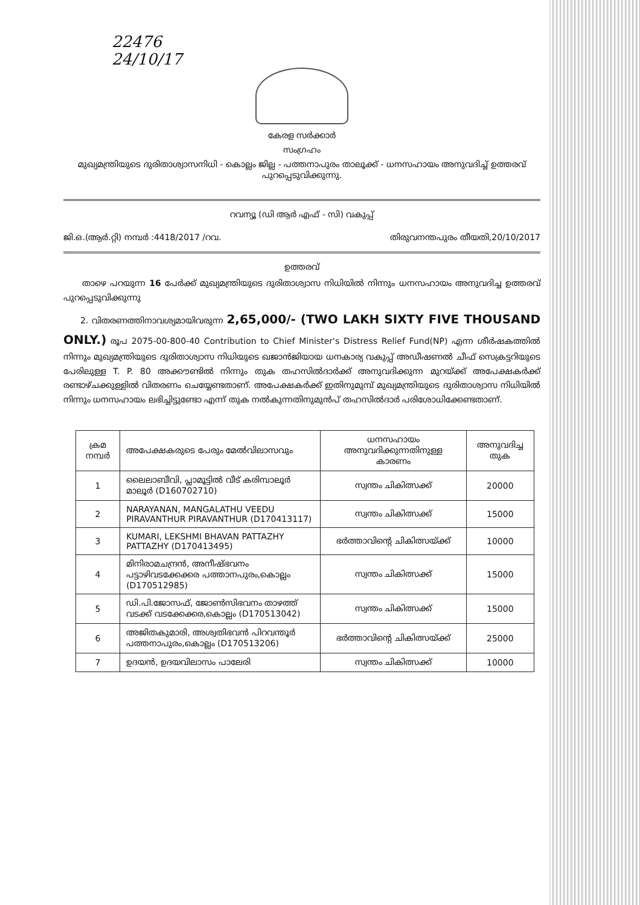22476
24/10/17
കേരള സർക്കാർ
സംഗ്രഹം
മുഖ്യമന്ത്രിയുടെ ദുരിതാശ്വാസനിധി - കൊല്ലം ജില്ല - പത്തനാപുരം താലൂക്ക് - ധനസഹായം അനുവദിച്ച് ഉത്തരവ് പുറപ്പെടുവിക്കുന്നു.
റവന്യൂ (ഡി ആർ എഫ് - സി) വകുപ്പ്
ജി.ഒ.(ആർ.റ്റി) നമ്പർ :4418/2017 /റവ. തിരുവനന്തപുരം തീയതി,20/10/2017
ഉത്തരവ്
താഴെ പറയുന്ന 16 പേർക്ക് മുഖ്യമന്ത്രിയുടെ ദുരിതാശ്വാസ നിധിയിൽ നിന്നും ധനസഹായം അനുവദിച്ച ഉത്തരവ് പുറപ്പെടുവിക്കുന്നു
2. വിതരണത്തിനാവശ്യമായിവരുന്ന 2,65,000/- (TWO LAKH SIXTY FIVE THOUSAND ONLY.) രൂപ 2075-00-800-40 Contribution to Chief Minister's Distress Relief Fund(NP) എന്ന ശീർഷകത്തിൽ നിന്നും മുഖ്യമന്ത്രിയുടെ ദുരിതാശ്വാസ നിധിയുടെ ഖജാൻജിയായ ധനകാര്യ വകുപ്പ് അഡീഷണൽ ചീഫ് സെക്രട്ടറിയുടെ പേരിലുള്ള T. P. 80 അക്കൗണ്ടിൽ നിന്നും തുക തഹസിൽദാർക്ക് അനുവദിക്കുന്ന മുറയ്ക്ക് അപേക്ഷകർക്ക് രണ്ടാഴ്ചക്കുള്ളിൽ വിതരണം ചെയ്യേണ്ടതാണ്. അപേക്ഷകർക്ക് ഇതിനുമുമ്പ് മുഖ്യമന്ത്രിയുടെ ദുരിതാശ്വാസ നിധിയിൽ നിന്നും ധനസഹായം ലഭിച്ചിട്ടുണ്ടോ എന്ന് തുക നൽകുന്നതിനുമുൻപ് തഹസിൽദാർ പരിശോധിക്കേണ്ടതാണ്.
| ക്രമ നമ്പർ | അപേക്ഷകരുടെ പേരും മേൽവിലാസവും | ധനസഹായം അനുവദിക്കുന്നതിനുള്ള കാരണം | അനുവദിച്ച തുക |
| --- | --- | --- | --- |
| 1 | ലൈലാബീവി, പ്ലാമൂട്ടിൽ വീട് കരിമ്പാലൂർ മാലൂർ (D160702710) | സ്വന്തം ചികിത്സക്ക് | 20000 |
| 2 | NARAYANAN, MANGALATHU VEEDU PIRAVANTHUR PIRAVANTHUR (D170413117) | സ്വന്തം ചികിത്സക്ക് | 15000 |
| 3 | KUMARI, LEKSHMI BHAVAN PATTAZHY PATTAZHY (D170413495) | ഭർത്താവിന്റെ ചികിത്സയ്ക്ക് | 10000 |
| 4 | മിനിരാമചന്ദ്രൻ, അനീഷ്ഭവനം പട്ടാഴിവടക്കേക്കര പത്താനപുരം,കൊല്ലം (D170512985) | സ്വന്തം ചികിത്സക്ക് | 15000 |
| 5 | ഡി.പി.ജോസഫ്, ജോൺസിഭവനം താഴത്ത് വടക്ക് വടക്കേക്കര,കൊല്ലം (D170513042) | സ്വന്തം ചികിത്സക്ക് | 15000 |
| 6 | അജിതകുമാരി, അശ്വതിഭവൻ പിറവന്തൂർ പത്തനാപുരം,കൊല്ലം (D170513206) | ഭർത്താവിന്റെ ചികിത്സയ്ക്ക് | 25000 |
| 7 | ഉദയൻ, ഉദയവിലാസം പാലേരി | സ്വന്തം ചികിത്സക്ക് | 10000 |